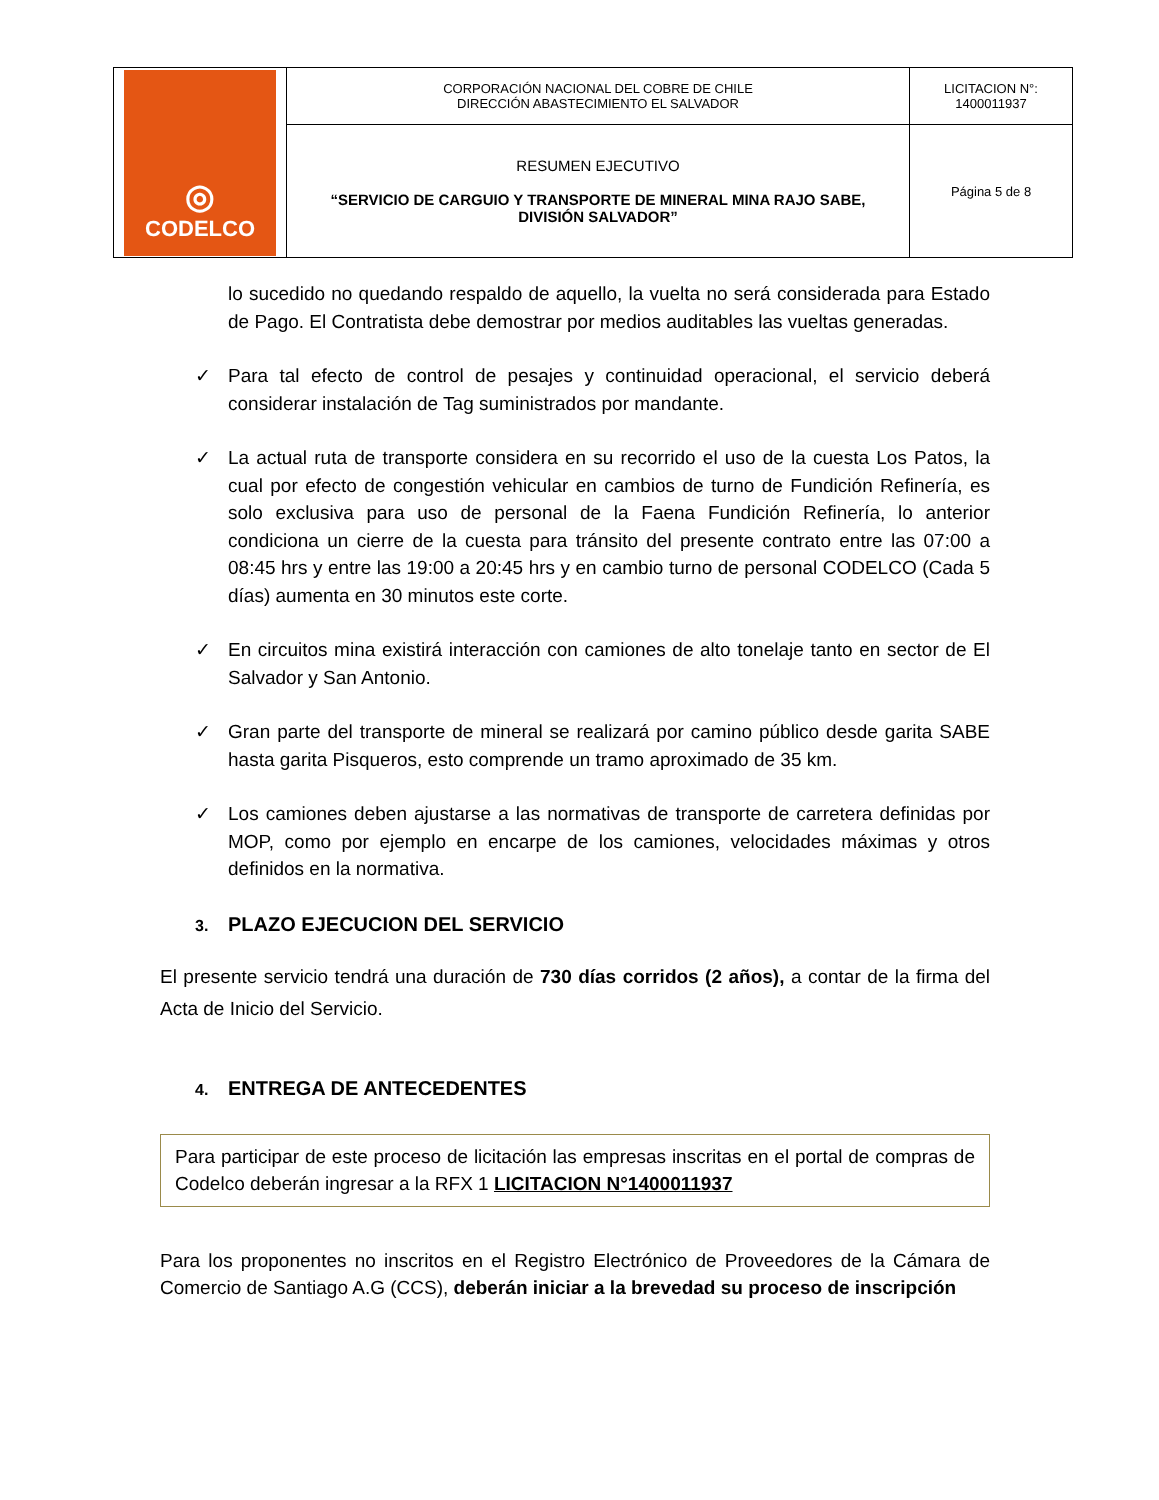| ◎ CODELCO | CORPORACIÓN NACIONAL DEL COBRE DE CHILE DIRECCIÓN ABASTECIMIENTO EL SALVADOR | LICITACION N°: 1400011937 |
| | RESUMEN EJECUTIVO “SERVICIO DE CARGUIO Y TRANSPORTE DE MINERAL MINA RAJO SABE, DIVISIÓN SALVADOR” | Página 5 de 8 |
lo sucedido no quedando respaldo de aquello, la vuelta no será considerada para Estado de Pago. El Contratista debe demostrar por medios auditables las vueltas generadas.
✓ Para tal efecto de control de pesajes y continuidad operacional, el servicio deberá considerar instalación de Tag suministrados por mandante.
✓ La actual ruta de transporte considera en su recorrido el uso de la cuesta Los Patos, la cual por efecto de congestión vehicular en cambios de turno de Fundición Refinería, es solo exclusiva para uso de personal de la Faena Fundición Refinería, lo anterior condiciona un cierre de la cuesta para tránsito del presente contrato entre las 07:00 a 08:45 hrs y entre las 19:00 a 20:45 hrs y en cambio turno de personal CODELCO (Cada 5 días) aumenta en 30 minutos este corte.
✓ En circuitos mina existirá interacción con camiones de alto tonelaje tanto en sector de El Salvador y San Antonio.
✓ Gran parte del transporte de mineral se realizará por camino público desde garita SABE hasta garita Pisqueros, esto comprende un tramo aproximado de 35 km.
✓ Los camiones deben ajustarse a las normativas de transporte de carretera definidas por MOP, como por ejemplo en encarpe de los camiones, velocidades máximas y otros definidos en la normativa.
3. PLAZO EJECUCION DEL SERVICIO
El presente servicio tendrá una duración de 730 días corridos (2 años), a contar de la firma del Acta de Inicio del Servicio.
4. ENTREGA DE ANTECEDENTES
Para participar de este proceso de licitación las empresas inscritas en el portal de compras de Codelco deberán ingresar a la RFX 1 LICITACION N°1400011937
Para los proponentes no inscritos en el Registro Electrónico de Proveedores de la Cámara de Comercio de Santiago A.G (CCS), deberán iniciar a la brevedad su proceso de inscripción